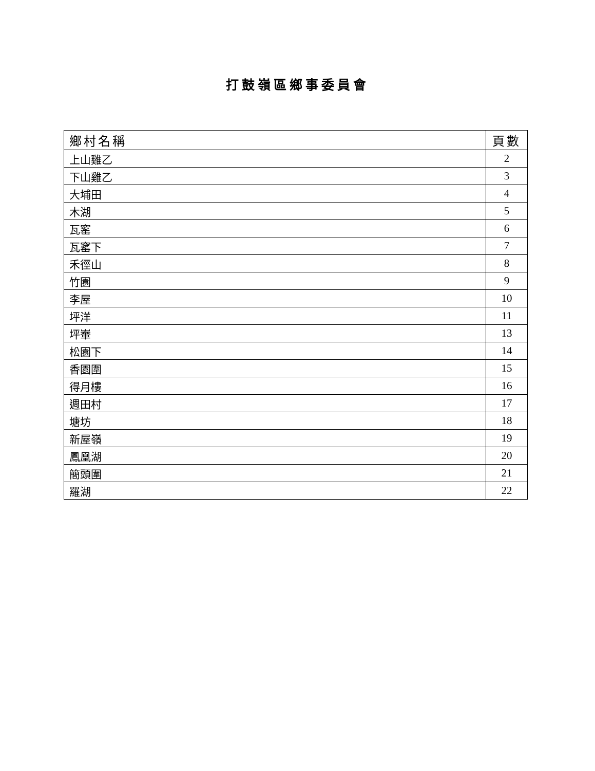打鼓嶺區鄉事委員會
| 鄉村名稱 | 頁數 |
| --- | --- |
| 上山雞乙 | 2 |
| 下山雞乙 | 3 |
| 大埔田 | 4 |
| 木湖 | 5 |
| 瓦窰 | 6 |
| 瓦窰下 | 7 |
| 禾徑山 | 8 |
| 竹園 | 9 |
| 李屋 | 10 |
| 坪洋 | 11 |
| 坪輋 | 13 |
| 松園下 | 14 |
| 香園圍 | 15 |
| 得月樓 | 16 |
| 週田村 | 17 |
| 塘坊 | 18 |
| 新屋嶺 | 19 |
| 鳳凰湖 | 20 |
| 簡頭圍 | 21 |
| 羅湖 | 22 |